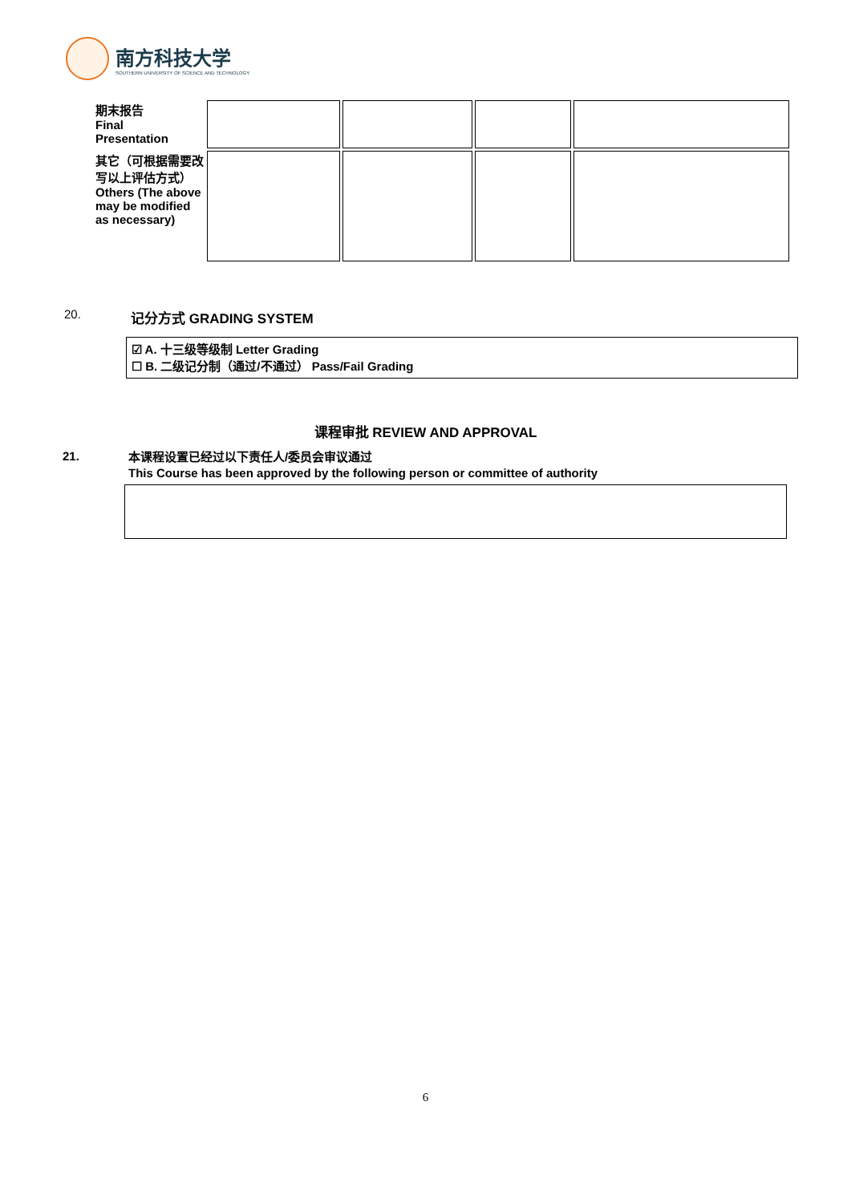南方科技大学
SOUTHERN UNIVERSITY OF SCIENCE AND TECHNOLOGY
| 期末报告 Final Presentation | | | | |
| 其它（可根据需要改写以上评估方式） Others (The above may be modified as necessary) | | | | |
20. 记分方式 GRADING SYSTEM
☑ A. 十三级等级制 Letter Grading
☐ B. 二级记分制（通过/不通过） Pass/Fail Grading
课程审批 REVIEW AND APPROVAL
21.
本课程设置已经过以下责任人/委员会审议通过
This Course has been approved by the following person or committee of authority
6